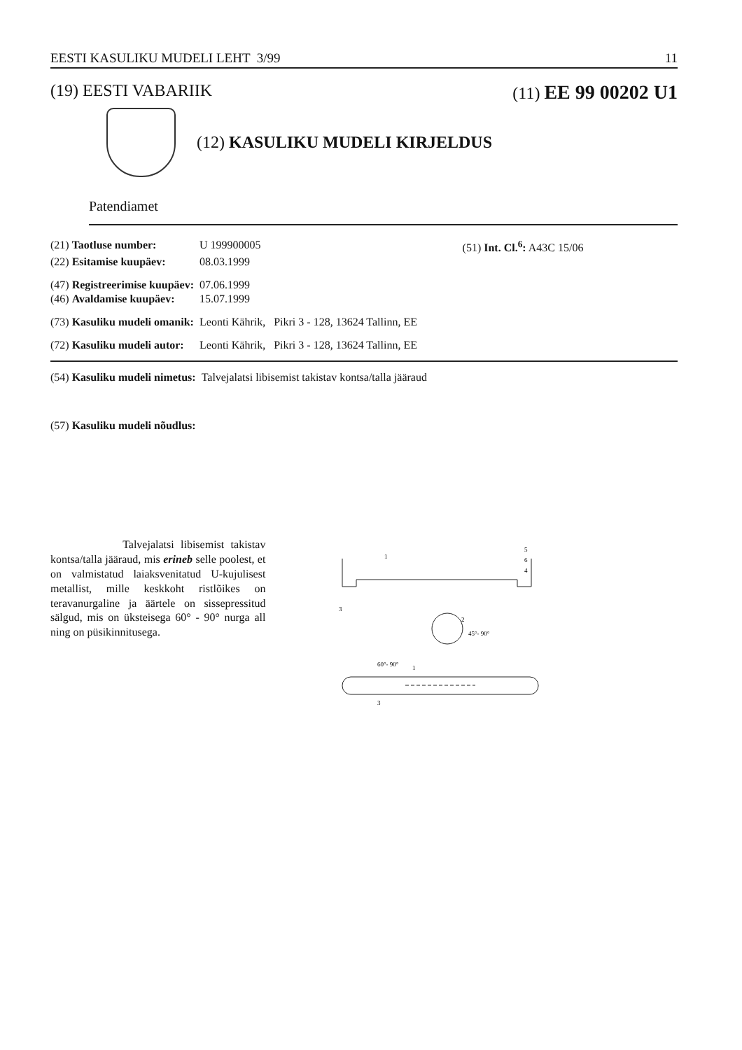EESTI KASULIKU MUDELI LEHT 3/99 11
(19) EESTI VABARIIK (11) EE 99 00202 U1
(12) KASULIKU MUDELI KIRJELDUS
Patendiamet
| (21) Taotluse number: | U 199900005 | (51) Int. Cl.<sup>6</sup>: A43C 15/06 |
| (22) Esitamise kuupäev: | 08.03.1999 | |
| (47) Registreerimise kuupäev: | 07.06.1999 | |
| (46) Avaldamise kuupäev: | 15.07.1999 | |
| (73) Kasuliku mudeli omanik: | Leonti Kährik, Pikri 3 - 128, 13624 Tallinn, EE | |
| (72) Kasuliku mudeli autor: | Leonti Kährik, Pikri 3 - 128, 13624 Tallinn, EE | |
| (54) Kasuliku mudeli nimetus: | Talvejalatsi libisemist takistav kontsa/talla jääraud |
| (57) Kasuliku mudeli nõudlus: | |
Talvejalatsi libisemist takistav kontsa/talla jääraud, mis erineb selle poolest, et on valmistatud laiaksvenitatud U-kujulisest metallist, mille keskkoht ristlõikes on teravanurgaline ja äärtele on sissepressitud sälgud, mis on üksteisega 60° - 90° nurga all ning on püsikinnitusega.
5
6
4
1
3
2
45°- 90°
60°- 90°
1
3